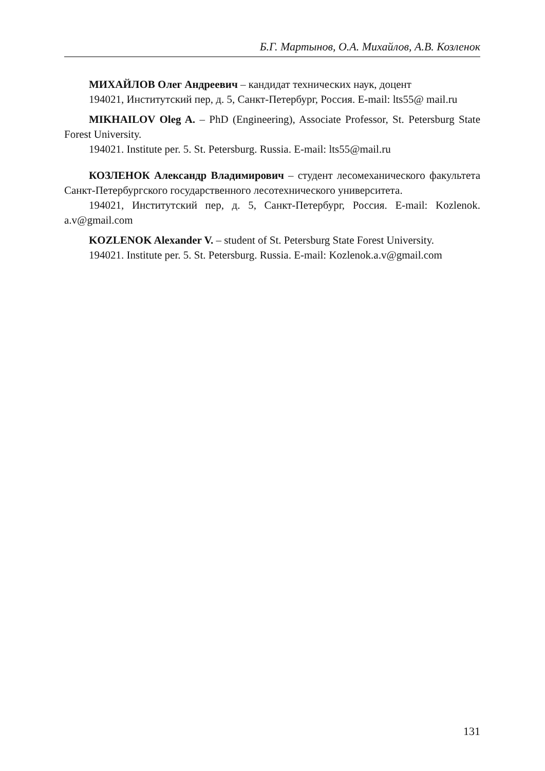Б.Г. Мартынов, О.А. Михайлов, А.В. Козленок
МИХАЙЛОВ Олег Андреевич – кандидат технических наук, доцент
194021, Институтский пер, д. 5, Санкт-Петербург, Россия. E-mail: lts55@ mail.ru
MIKHAILOV Oleg A. – PhD (Engineering), Associate Professor, St. Petersburg State Forest University.
194021. Institute per. 5. St. Petersburg. Russia. E-mail: lts55@mail.ru
КОЗЛЕНОК Александр Владимирович – студент лесомеханического факультета Санкт-Петербургского государственного лесотехнического университета.
194021, Институтский пер, д. 5, Санкт-Петербург, Россия. E-mail: Kozlenok. a.v@gmail.com
KOZLENOK Alexander V. – student of St. Petersburg State Forest University.
194021. Institute per. 5. St. Petersburg. Russia. E-mail: Kozlenok.a.v@gmail.com
131